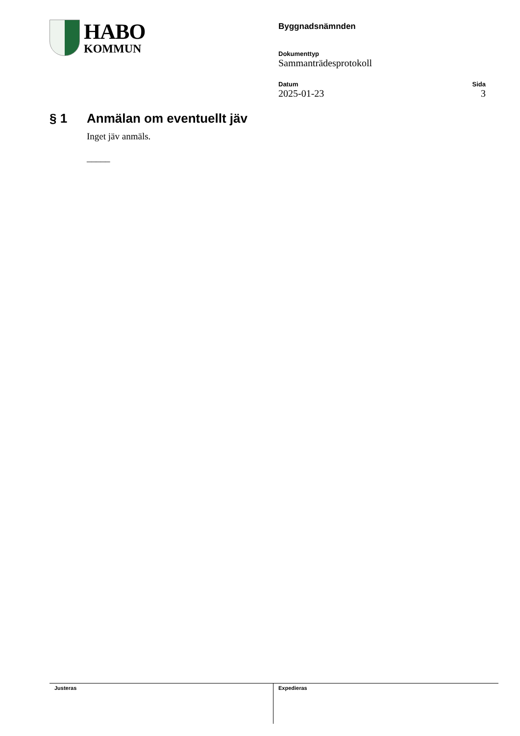HABO
KOMMUN
Byggnadsnämnden
Dokumenttyp
Sammanträdesprotokoll
Datum Sida
2025-01-23 3
§ 1 Anmälan om eventuellt jäv
Inget jäv anmäls.
_____
Justeras Expedieras